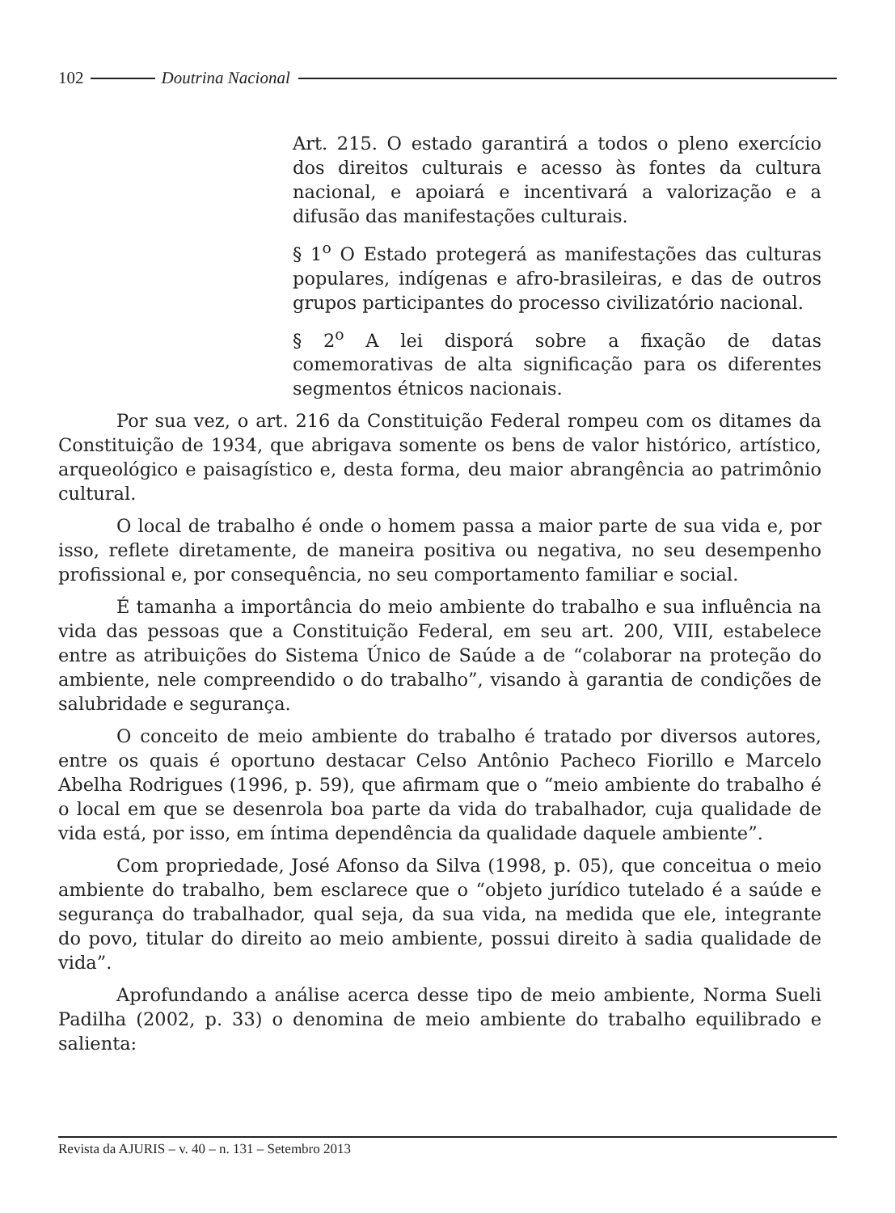102 Doutrina Nacional
Art. 215. O estado garantirá a todos o pleno exercício dos direitos culturais e acesso às fontes da cultura nacional, e apoiará e incentivará a valorização e a difusão das manifestações culturais.
§ 1<sup>o</sup> O Estado protegerá as manifestações das culturas populares, indígenas e afro-brasileiras, e das de outros grupos participantes do processo civilizatório nacional.
§ 2<sup>o</sup> A lei disporá sobre a fixação de datas comemorativas de alta significação para os diferentes segmentos étnicos nacionais.
Por sua vez, o art. 216 da Constituição Federal rompeu com os ditames da Constituição de 1934, que abrigava somente os bens de valor histórico, artístico, arqueológico e paisagístico e, desta forma, deu maior abrangência ao patrimônio cultural.
O local de trabalho é onde o homem passa a maior parte de sua vida e, por isso, reflete diretamente, de maneira positiva ou negativa, no seu desempenho profissional e, por consequência, no seu comportamento familiar e social.
É tamanha a importância do meio ambiente do trabalho e sua influência na vida das pessoas que a Constituição Federal, em seu art. 200, VIII, estabelece entre as atribuições do Sistema Único de Saúde a de “colaborar na proteção do ambiente, nele compreendido o do trabalho”, visando à garantia de condições de salubridade e segurança.
O conceito de meio ambiente do trabalho é tratado por diversos autores, entre os quais é oportuno destacar Celso Antônio Pacheco Fiorillo e Marcelo Abelha Rodrigues (1996, p. 59), que afirmam que o “meio ambiente do trabalho é o local em que se desenrola boa parte da vida do trabalhador, cuja qualidade de vida está, por isso, em íntima dependência da qualidade daquele ambiente”.
Com propriedade, José Afonso da Silva (1998, p. 05), que conceitua o meio ambiente do trabalho, bem esclarece que o “objeto jurídico tutelado é a saúde e segurança do trabalhador, qual seja, da sua vida, na medida que ele, integrante do povo, titular do direito ao meio ambiente, possui direito à sadia qualidade de vida”.
Aprofundando a análise acerca desse tipo de meio ambiente, Norma Sueli Padilha (2002, p. 33) o denomina de meio ambiente do trabalho equilibrado e salienta:
Revista da AJURIS – v. 40 – n. 131 – Setembro 2013